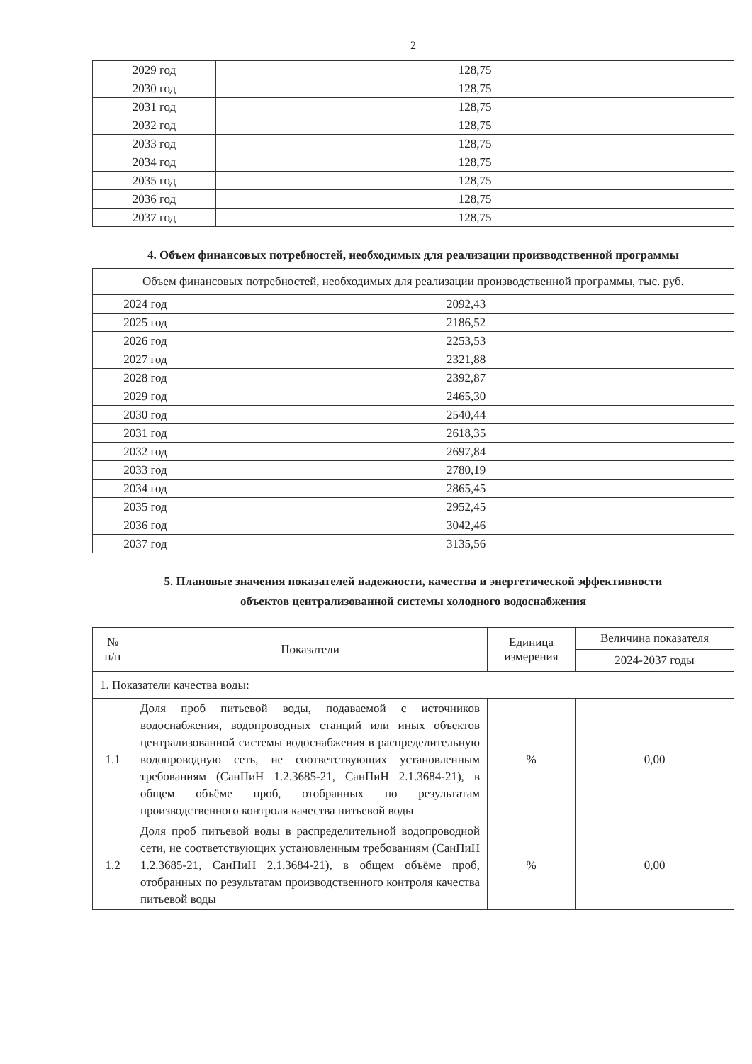2
| 2029 год | 128,75 |
| 2030 год | 128,75 |
| 2031 год | 128,75 |
| 2032 год | 128,75 |
| 2033 год | 128,75 |
| 2034 год | 128,75 |
| 2035 год | 128,75 |
| 2036 год | 128,75 |
| 2037 год | 128,75 |
4. Объем финансовых потребностей, необходимых для реализации производственной программы
| Объем финансовых потребностей, необходимых для реализации производственной программы, тыс. руб. | |
| 2024 год | 2092,43 |
| 2025 год | 2186,52 |
| 2026 год | 2253,53 |
| 2027 год | 2321,88 |
| 2028 год | 2392,87 |
| 2029 год | 2465,30 |
| 2030 год | 2540,44 |
| 2031 год | 2618,35 |
| 2032 год | 2697,84 |
| 2033 год | 2780,19 |
| 2034 год | 2865,45 |
| 2035 год | 2952,45 |
| 2036 год | 3042,46 |
| 2037 год | 3135,56 |
5. Плановые значения показателей надежности, качества и энергетической эффективности
объектов централизованной системы холодного водоснабжения
| № п/п | Показатели | Единица измерения | Величина показателя |
| --- | --- | --- | --- |
| | | | 2024-2037 годы |
| 1. Показатели качества воды: | | | |
| 1.1 | Доля проб питьевой воды, подаваемой с источников водоснабжения, водопроводных станций или иных объектов централизованной системы водоснабжения в распределительную водопроводную сеть, не соответствующих установленным требованиям (СанПиН 1.2.3685-21, СанПиН 2.1.3684-21), в общем объёме проб, отобранных по результатам производственного контроля качества питьевой воды | % | 0,00 |
| 1.2 | Доля проб питьевой воды в распределительной водопроводной сети, не соответствующих установленным требованиям (СанПиН 1.2.3685-21, СанПиН 2.1.3684-21), в общем объёме проб, отобранных по результатам производственного контроля качества питьевой воды | % | 0,00 |